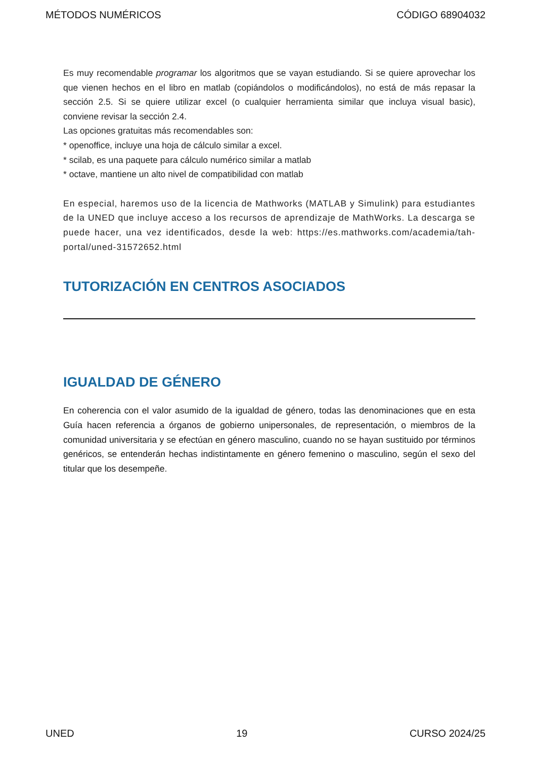MÉTODOS NUMÉRICOS CÓDIGO 68904032
Es muy recomendable programar los algoritmos que se vayan estudiando. Si se quiere aprovechar los que vienen hechos en el libro en matlab (copiándolos o modificándolos), no está de más repasar la sección 2.5. Si se quiere utilizar excel (o cualquier herramienta similar que incluya visual basic), conviene revisar la sección 2.4.
Las opciones gratuitas más recomendables son:
* openoffice, incluye una hoja de cálculo similar a excel.
* scilab, es una paquete para cálculo numérico similar a matlab
* octave, mantiene un alto nivel de compatibilidad con matlab
En especial, haremos uso de la licencia de Mathworks (MATLAB y Simulink) para estudiantes de la UNED que incluye acceso a los recursos de aprendizaje de MathWorks. La descarga se puede hacer, una vez identificados, desde la web: https://es.mathworks.com/academia/tah-portal/uned-31572652.html
TUTORIZACIÓN EN CENTROS ASOCIADOS
IGUALDAD DE GÉNERO
En coherencia con el valor asumido de la igualdad de género, todas las denominaciones que en esta Guía hacen referencia a órganos de gobierno unipersonales, de representación, o miembros de la comunidad universitaria y se efectúan en género masculino, cuando no se hayan sustituido por términos genéricos, se entenderán hechas indistintamente en género femenino o masculino, según el sexo del titular que los desempeñe.
UNED 19 CURSO 2024/25